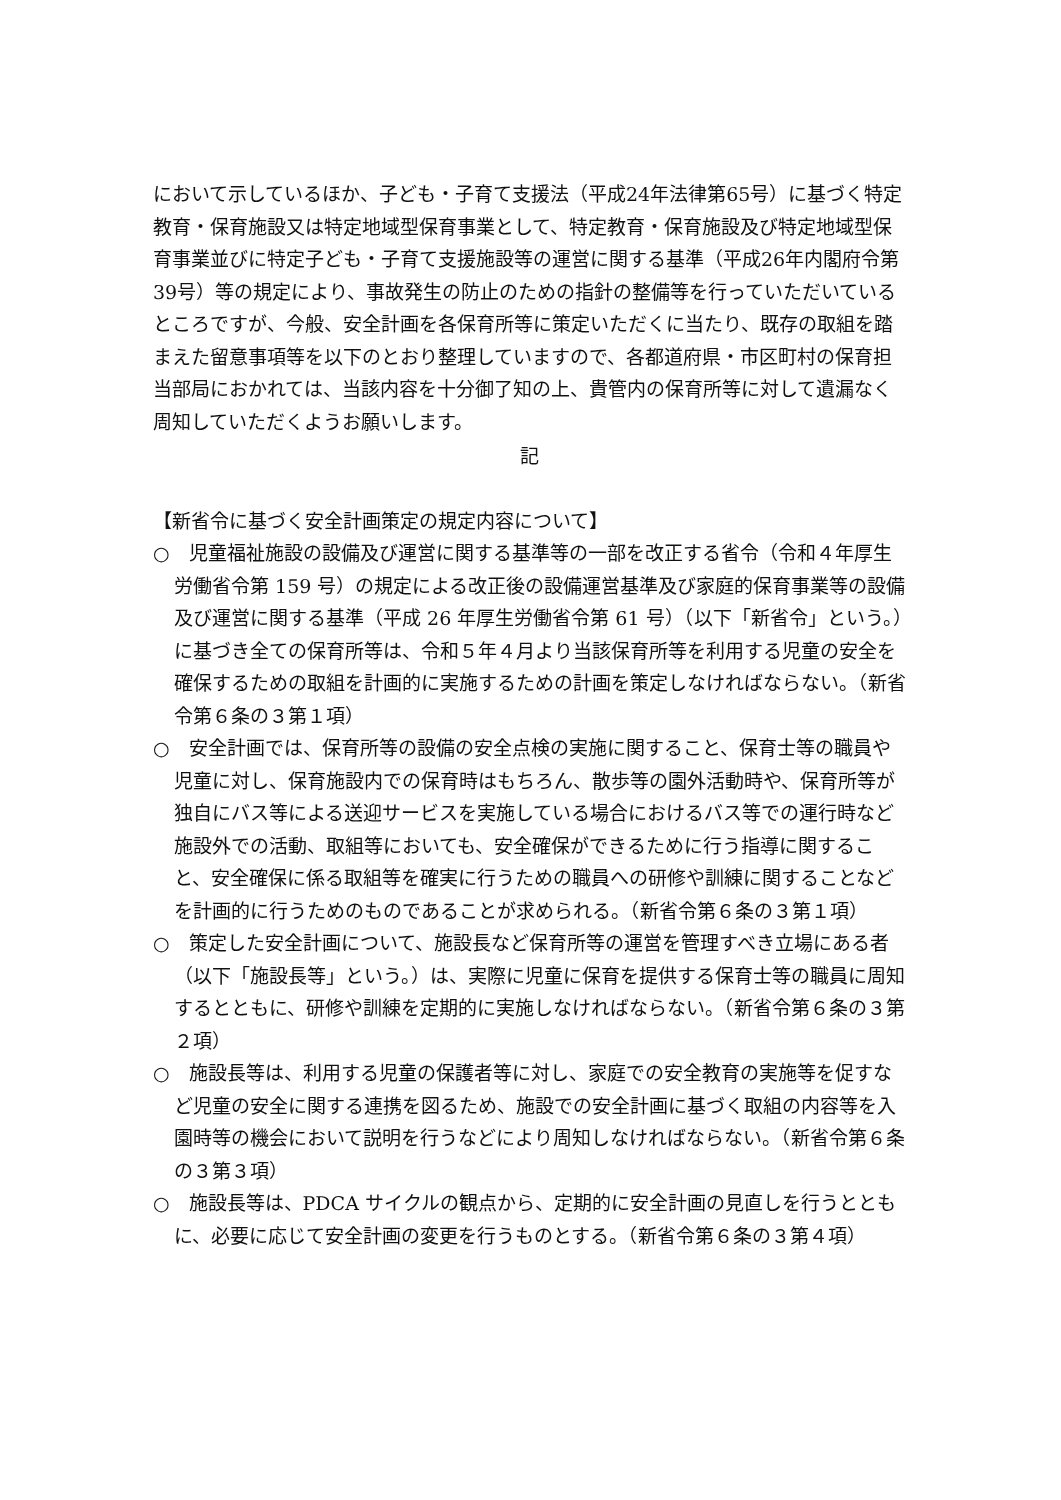において示しているほか、子ども・子育て支援法（平成24年法律第65号）に基づく特定教育・保育施設又は特定地域型保育事業として、特定教育・保育施設及び特定地域型保育事業並びに特定子ども・子育て支援施設等の運営に関する基準（平成26年内閣府令第39号）等の規定により、事故発生の防止のための指針の整備等を行っていただいているところですが、今般、安全計画を各保育所等に策定いただくに当たり、既存の取組を踏まえた留意事項等を以下のとおり整理していますので、各都道府県・市区町村の保育担当部局におかれては、当該内容を十分御了知の上、貴管内の保育所等に対して遺漏なく周知していただくようお願いします。
記
【新省令に基づく安全計画策定の規定内容について】
○　児童福祉施設の設備及び運営に関する基準等の一部を改正する省令（令和４年厚生労働省令第 159 号）の規定による改正後の設備運営基準及び家庭的保育事業等の設備及び運営に関する基準（平成 26 年厚生労働省令第 61 号）（以下「新省令」という。）に基づき全ての保育所等は、令和５年４月より当該保育所等を利用する児童の安全を確保するための取組を計画的に実施するための計画を策定しなければならない。（新省令第６条の３第１項）
○　安全計画では、保育所等の設備の安全点検の実施に関すること、保育士等の職員や児童に対し、保育施設内での保育時はもちろん、散歩等の園外活動時や、保育所等が独自にバス等による送迎サービスを実施している場合におけるバス等での運行時など施設外での活動、取組等においても、安全確保ができるために行う指導に関すること、安全確保に係る取組等を確実に行うための職員への研修や訓練に関することなどを計画的に行うためのものであることが求められる。（新省令第６条の３第１項）
○　策定した安全計画について、施設長など保育所等の運営を管理すべき立場にある者（以下「施設長等」という。）は、実際に児童に保育を提供する保育士等の職員に周知するとともに、研修や訓練を定期的に実施しなければならない。（新省令第６条の３第２項）
○　施設長等は、利用する児童の保護者等に対し、家庭での安全教育の実施等を促すなど児童の安全に関する連携を図るため、施設での安全計画に基づく取組の内容等を入園時等の機会において説明を行うなどにより周知しなければならない。（新省令第６条の３第３項）
○　施設長等は、PDCA サイクルの観点から、定期的に安全計画の見直しを行うとともに、必要に応じて安全計画の変更を行うものとする。（新省令第６条の３第４項）